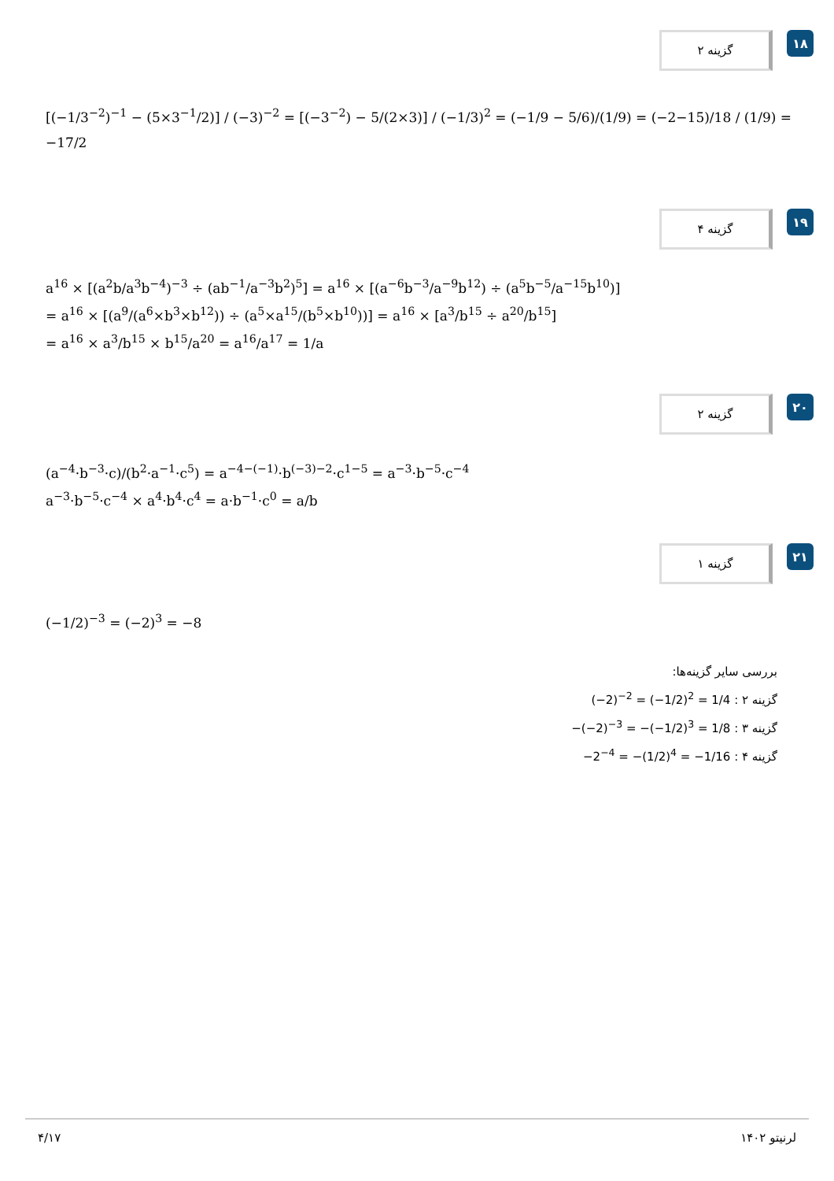گزینه ۲
۱۸
[(−1/3<sup>−2</sup>)<sup>−1</sup> − (5×3<sup>−1</sup>/2)] / (−3)<sup>−2</sup> = [(−3<sup>−2</sup>) − 5/(2×3)] / (−1/3)<sup>2</sup> = (−1/9 − 5/6)/(1/9) = (−2−15)/18 / (1/9) = −17/2
گزینه ۴
۱۹
a<sup>16</sup> × [(a<sup>2</sup>b/a<sup>3</sup>b<sup>−4</sup>)<sup>−3</sup> ÷ (ab<sup>−1</sup>/a<sup>−3</sup>b<sup>2</sup>)<sup>5</sup>] = a<sup>16</sup> × [(a<sup>−6</sup>b<sup>−3</sup>/a<sup>−9</sup>b<sup>12</sup>) ÷ (a<sup>5</sup>b<sup>−5</sup>/a<sup>−15</sup>b<sup>10</sup>)]
= a<sup>16</sup> × [(a<sup>9</sup>/(a<sup>6</sup>×b<sup>3</sup>×b<sup>12</sup>)) ÷ (a<sup>5</sup>×a<sup>15</sup>/(b<sup>5</sup>×b<sup>10</sup>))] = a<sup>16</sup> × [a<sup>3</sup>/b<sup>15</sup> ÷ a<sup>20</sup>/b<sup>15</sup>]
= a<sup>16</sup> × a<sup>3</sup>/b<sup>15</sup> × b<sup>15</sup>/a<sup>20</sup> = a<sup>16</sup>/a<sup>17</sup> = 1/a
گزینه ۲
۲۰
(a<sup>−4</sup>·b<sup>−3</sup>·c)/(b<sup>2</sup>·a<sup>−1</sup>·c<sup>5</sup>) = a<sup>−4−(−1)</sup>·b<sup>(−3)−2</sup>·c<sup>1−5</sup> = a<sup>−3</sup>·b<sup>−5</sup>·c<sup>−4</sup>
a<sup>−3</sup>·b<sup>−5</sup>·c<sup>−4</sup> × a<sup>4</sup>·b<sup>4</sup>·c<sup>4</sup> = a·b<sup>−1</sup>·c<sup>0</sup> = a/b
گزینه ۱
۲۱
(−1/2)<sup>−3</sup> = (−2)<sup>3</sup> = −8
بررسی سایر گزینه‌ها:
گزینه ۲ : (−2)<sup>−2</sup> = (−1/2)<sup>2</sup> = 1/4
گزینه ۳ : −(−2)<sup>−3</sup> = −(−1/2)<sup>3</sup> = 1/8
گزینه ۴ : −2<sup>−4</sup> = −(1/2)<sup>4</sup> = −1/16
۴/۱۷ لرنیتو ۱۴۰۲